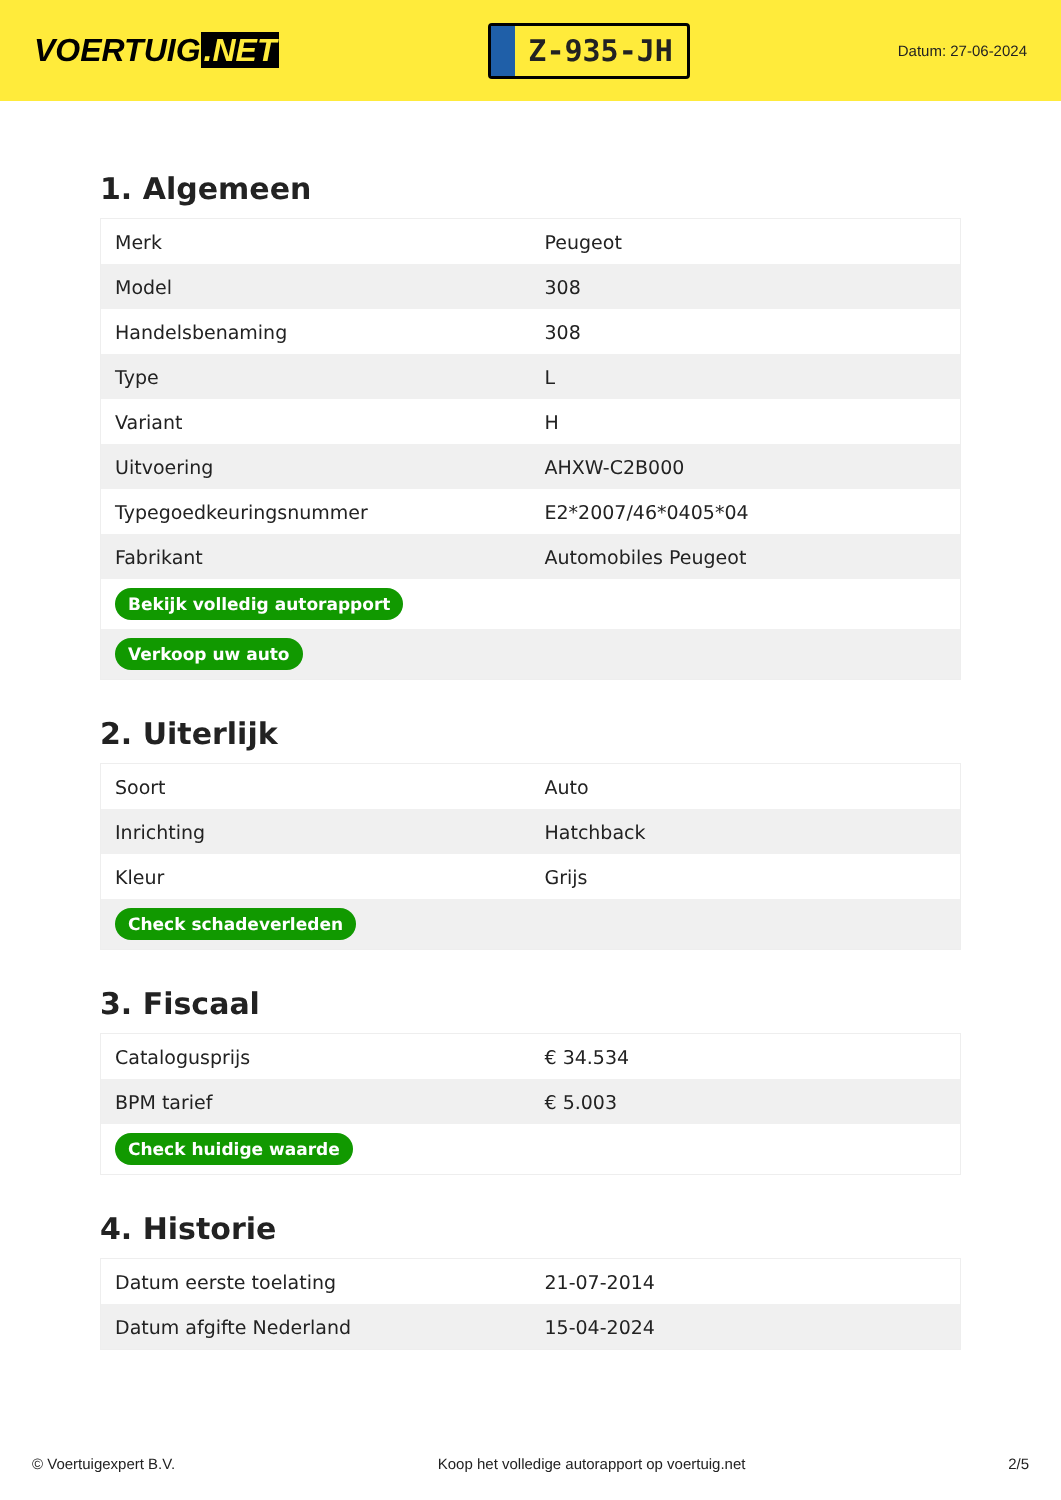VOERTUIG.NET
Z-935-JH
Datum: 27-06-2024
1. Algemeen
| Merk | Peugeot |
| Model | 308 |
| Handelsbenaming | 308 |
| Type | L |
| Variant | H |
| Uitvoering | AHXW-C2B000 |
| Typegoedkeuringsnummer | E2*2007/46*0405*04 |
| Fabrikant | Automobiles Peugeot |
| Bekijk volledig autorapport | |
| Verkoop uw auto | |
2. Uiterlijk
| Soort | Auto |
| Inrichting | Hatchback |
| Kleur | Grijs |
| Check schadeverleden | |
3. Fiscaal
| Catalogusprijs | € 34.534 |
| BPM tarief | € 5.003 |
| Check huidige waarde | |
4. Historie
| Datum eerste toelating | 21-07-2014 |
| Datum afgifte Nederland | 15-04-2024 |
© Voertuigexpert B.V. Koop het volledige autorapport op voertuig.net 2/5